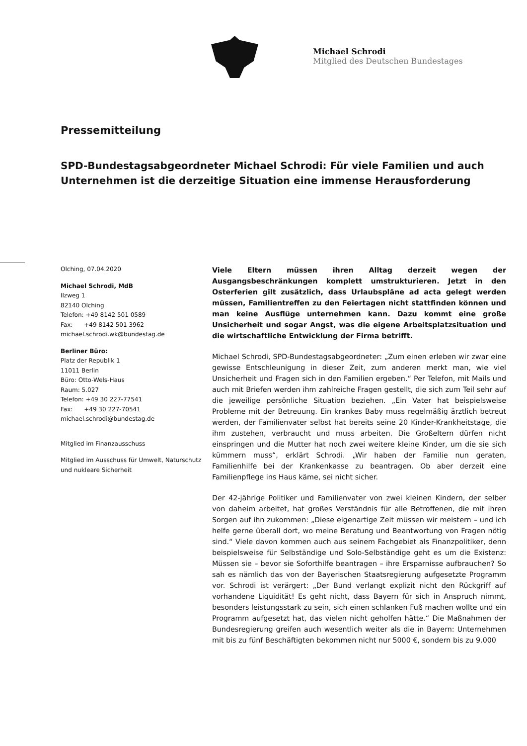Michael Schrodi
Mitglied des Deutschen Bundestages
Pressemitteilung
SPD-Bundestagsabgeordneter Michael Schrodi: Für viele Familien und auch Unternehmen ist die derzeitige Situation eine immense Herausforderung
Olching, 07.04.2020
Michael Schrodi, MdB
Ilzweg 1
82140 Olching
Telefon: +49 8142 501 0589
Fax: +49 8142 501 3962
michael.schrodi.wk@bundestag.de
Berliner Büro:
Platz der Republik 1
11011 Berlin
Büro: Otto-Wels-Haus
Raum: 5.027
Telefon: +49 30 227-77541
Fax: +49 30 227-70541
michael.schrodi@bundestag.de
Mitglied im Finanzausschuss
Mitglied im Ausschuss für Umwelt, Naturschutz und nukleare Sicherheit
Viele Eltern müssen ihren Alltag derzeit wegen der Ausgangsbeschränkungen komplett umstrukturieren. Jetzt in den Osterferien gilt zusätzlich, dass Urlaubspläne ad acta gelegt werden müssen, Familientreffen zu den Feiertagen nicht stattfinden können und man keine Ausflüge unternehmen kann. Dazu kommt eine große Unsicherheit und sogar Angst, was die eigene Arbeitsplatzsituation und die wirtschaftliche Entwicklung der Firma betrifft.
Michael Schrodi, SPD-Bundestagsabgeordneter: „Zum einen erleben wir zwar eine gewisse Entschleunigung in dieser Zeit, zum anderen merkt man, wie viel Unsicherheit und Fragen sich in den Familien ergeben.“ Per Telefon, mit Mails und auch mit Briefen werden ihm zahlreiche Fragen gestellt, die sich zum Teil sehr auf die jeweilige persönliche Situation beziehen. „Ein Vater hat beispielsweise Probleme mit der Betreuung. Ein krankes Baby muss regelmäßig ärztlich betreut werden, der Familienvater selbst hat bereits seine 20 Kinder-Krankheitstage, die ihm zustehen, verbraucht und muss arbeiten. Die Großeltern dürfen nicht einspringen und die Mutter hat noch zwei weitere kleine Kinder, um die sie sich kümmern muss“, erklärt Schrodi. „Wir haben der Familie nun geraten, Familienhilfe bei der Krankenkasse zu beantragen. Ob aber derzeit eine Familienpflege ins Haus käme, sei nicht sicher.
Der 42-jährige Politiker und Familienvater von zwei kleinen Kindern, der selber von daheim arbeitet, hat großes Verständnis für alle Betroffenen, die mit ihren Sorgen auf ihn zukommen: „Diese eigenartige Zeit müssen wir meistern – und ich helfe gerne überall dort, wo meine Beratung und Beantwortung von Fragen nötig sind.“ Viele davon kommen auch aus seinem Fachgebiet als Finanzpolitiker, denn beispielsweise für Selbständige und Solo-Selbständige geht es um die Existenz: Müssen sie – bevor sie Soforthilfe beantragen – ihre Ersparnisse aufbrauchen? So sah es nämlich das von der Bayerischen Staatsregierung aufgesetzte Programm vor. Schrodi ist verärgert: „Der Bund verlangt explizit nicht den Rückgriff auf vorhandene Liquidität! Es geht nicht, dass Bayern für sich in Anspruch nimmt, besonders leistungsstark zu sein, sich einen schlanken Fuß machen wollte und ein Programm aufgesetzt hat, das vielen nicht geholfen hätte.“ Die Maßnahmen der Bundesregierung greifen auch wesentlich weiter als die in Bayern: Unternehmen mit bis zu fünf Beschäftigten bekommen nicht nur 5000 €, sondern bis zu 9.000